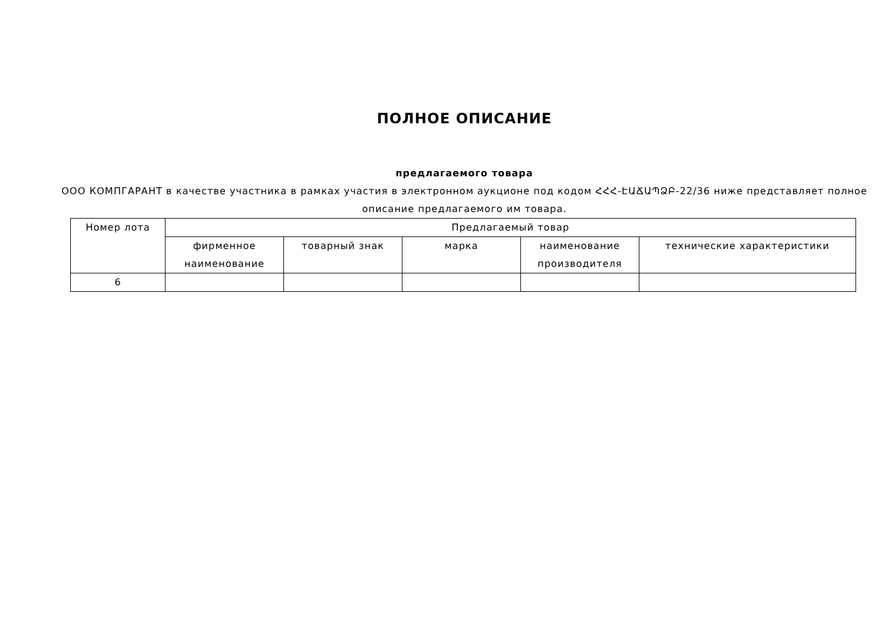ПОЛНОЕ ОПИСАНИЕ
предлагаемого товара
ООО КОМПГАРАНТ в качестве участника в рамках участия в электронном аукционе под кодом ՀՀՀ-ԷԱՃԱՊՁԲ-22/36 ниже представляет полное описание предлагаемого им товара.
| Номер лота | Предлагаемый товар | | | | |
| --- | --- | --- | --- | --- | --- |
| | фирменное наименование | товарный знак | марка | наименование производителя | технические характеристики |
| 6 | | | | | |